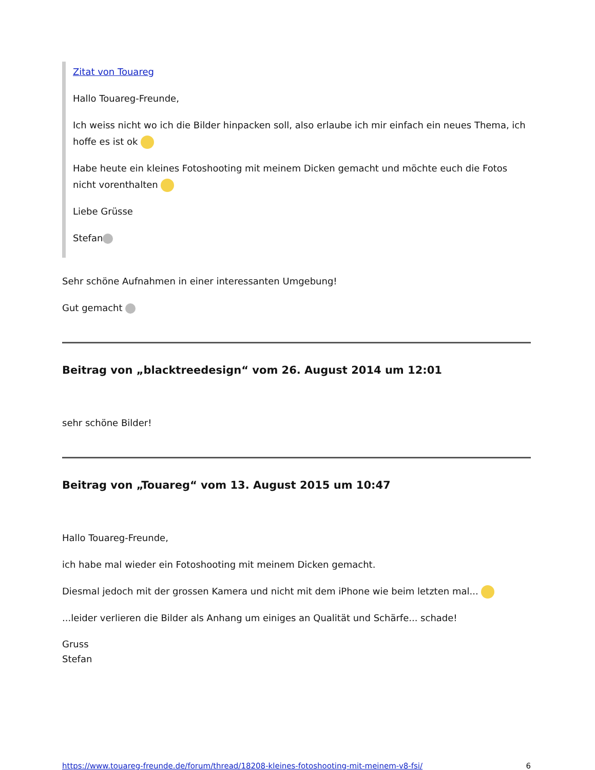Zitat von Touareg
Hallo Touareg-Freunde,
Ich weiss nicht wo ich die Bilder hinpacken soll, also erlaube ich mir einfach ein neues Thema, ich hoffe es ist ok
Habe heute ein kleines Fotoshooting mit meinem Dicken gemacht und möchte euch die Fotos nicht vorenthalten
Liebe Grüsse
Stefan
Sehr schöne Aufnahmen in einer interessanten Umgebung!
Gut gemacht
Beitrag von „blacktreedesign“ vom 26. August 2014 um 12:01
sehr schöne Bilder!
Beitrag von „Touareg“ vom 13. August 2015 um 10:47
Hallo Touareg-Freunde,
ich habe mal wieder ein Fotoshooting mit meinem Dicken gemacht.
Diesmal jedoch mit der grossen Kamera und nicht mit dem iPhone wie beim letzten mal...
...leider verlieren die Bilder als Anhang um einiges an Qualität und Schärfe... schade!
Gruss
Stefan
https://www.touareg-freunde.de/forum/thread/18208-kleines-fotoshooting-mit-meinem-v8-fsi/ 6